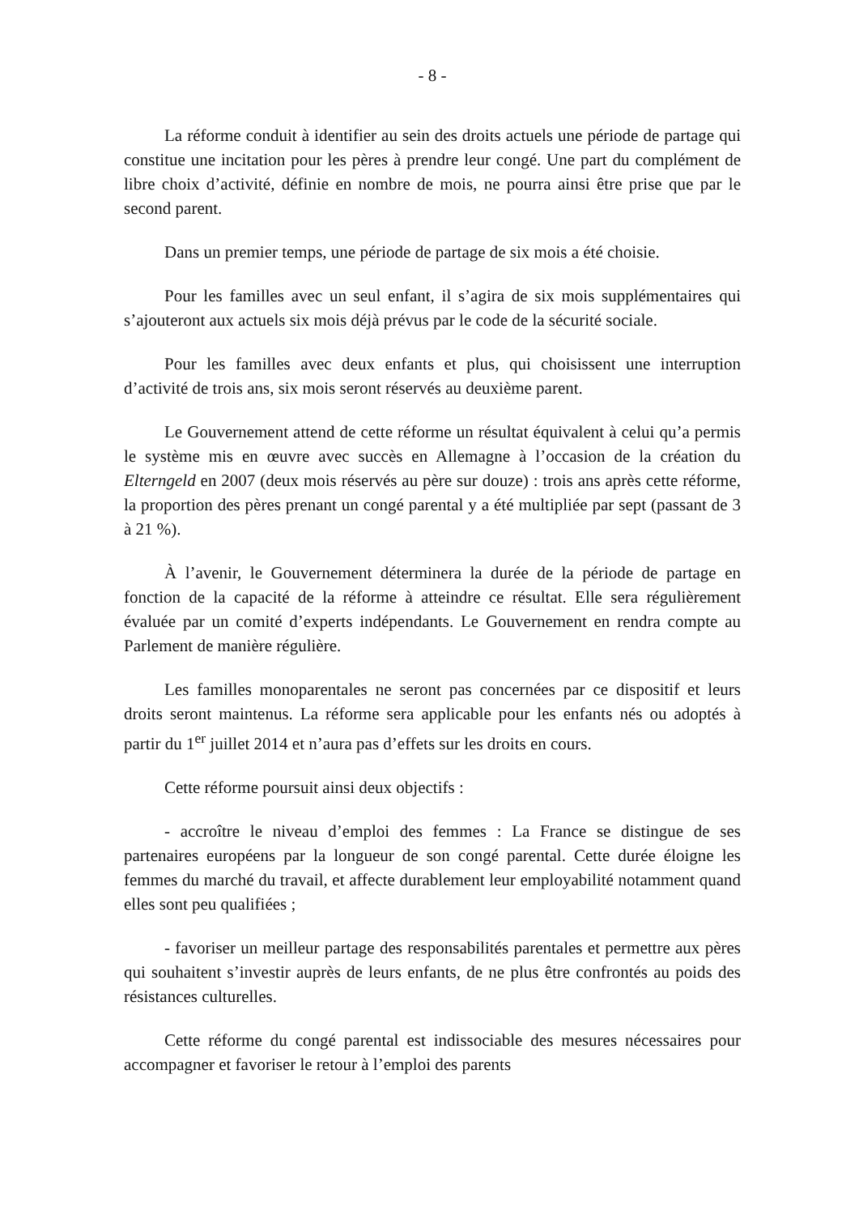- 8 -
La réforme conduit à identifier au sein des droits actuels une période de partage qui constitue une incitation pour les pères à prendre leur congé. Une part du complément de libre choix d’activité, définie en nombre de mois, ne pourra ainsi être prise que par le second parent.
Dans un premier temps, une période de partage de six mois a été choisie.
Pour les familles avec un seul enfant, il s’agira de six mois supplémentaires qui s’ajouteront aux actuels six mois déjà prévus par le code de la sécurité sociale.
Pour les familles avec deux enfants et plus, qui choisissent une interruption d’activité de trois ans, six mois seront réservés au deuxième parent.
Le Gouvernement attend de cette réforme un résultat équivalent à celui qu’a permis le système mis en œuvre avec succès en Allemagne à l’occasion de la création du Elterngeld en 2007 (deux mois réservés au père sur douze) : trois ans après cette réforme, la proportion des pères prenant un congé parental y a été multipliée par sept (passant de 3 à 21 %).
À l’avenir, le Gouvernement déterminera la durée de la période de partage en fonction de la capacité de la réforme à atteindre ce résultat. Elle sera régulièrement évaluée par un comité d’experts indépendants. Le Gouvernement en rendra compte au Parlement de manière régulière.
Les familles monoparentales ne seront pas concernées par ce dispositif et leurs droits seront maintenus. La réforme sera applicable pour les enfants nés ou adoptés à partir du 1<sup>er</sup> juillet 2014 et n’aura pas d’effets sur les droits en cours.
Cette réforme poursuit ainsi deux objectifs :
- accroître le niveau d’emploi des femmes : La France se distingue de ses partenaires européens par la longueur de son congé parental. Cette durée éloigne les femmes du marché du travail, et affecte durablement leur employabilité notamment quand elles sont peu qualifiées ;
- favoriser un meilleur partage des responsabilités parentales et permettre aux pères qui souhaitent s’investir auprès de leurs enfants, de ne plus être confrontés au poids des résistances culturelles.
Cette réforme du congé parental est indissociable des mesures nécessaires pour accompagner et favoriser le retour à l’emploi des parents